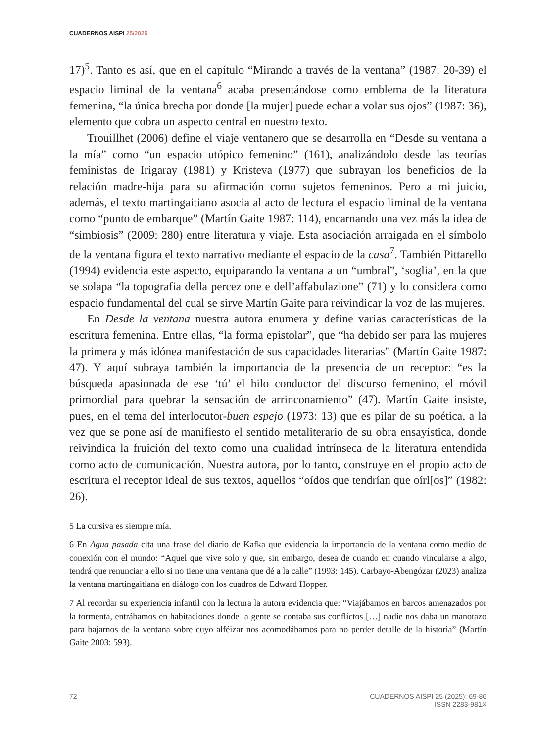CUADERNOS AISPI 25/2025
17)<sup>5</sup>. Tanto es así, que en el capítulo “Mirando a través de la ventana” (1987: 20-39) el espacio liminal de la ventana<sup>6</sup> acaba presentándose como emblema de la literatura femenina, “la única brecha por donde [la mujer] puede echar a volar sus ojos” (1987: 36), elemento que cobra un aspecto central en nuestro texto.
Trouillhet (2006) define el viaje ventanero que se desarrolla en “Desde su ventana a la mía” como “un espacio utópico femenino” (161), analizándolo desde las teorías feministas de Irigaray (1981) y Kristeva (1977) que subrayan los beneficios de la relación madre-hija para su afirmación como sujetos femeninos. Pero a mi juicio, además, el texto martingaitiano asocia al acto de lectura el espacio liminal de la ventana como “punto de embarque” (Martín Gaite 1987: 114), encarnando una vez más la idea de “simbiosis” (2009: 280) entre literatura y viaje. Esta asociación arraigada en el símbolo de la ventana figura el texto narrativo mediante el espacio de la casa<sup>7</sup>. También Pittarello (1994) evidencia este aspecto, equiparando la ventana a un “umbral”, ‘soglia’, en la que se solapa “la topografia della percezione e dell’affabulazione” (71) y lo considera como espacio fundamental del cual se sirve Martín Gaite para reivindicar la voz de las mujeres.
En Desde la ventana nuestra autora enumera y define varias características de la escritura femenina. Entre ellas, “la forma epistolar”, que “ha debido ser para las mujeres la primera y más idónea manifestación de sus capacidades literarias” (Martín Gaite 1987: 47). Y aquí subraya también la importancia de la presencia de un receptor: “es la búsqueda apasionada de ese ‘tú’ el hilo conductor del discurso femenino, el móvil primordial para quebrar la sensación de arrinconamiento” (47). Martín Gaite insiste, pues, en el tema del interlocutor-buen espejo (1973: 13) que es pilar de su poética, a la vez que se pone así de manifiesto el sentido metaliterario de su obra ensayística, donde reivindica la fruición del texto como una cualidad intrínseca de la literatura entendida como acto de comunicación. Nuestra autora, por lo tanto, construye en el propio acto de escritura el receptor ideal de sus textos, aquellos “oídos que tendrían que oírl[os]” (1982: 26).
5 La cursiva es siempre mía.
6 En Agua pasada cita una frase del diario de Kafka que evidencia la importancia de la ventana como medio de conexión con el mundo: “Aquel que vive solo y que, sin embargo, desea de cuando en cuando vincularse a algo, tendrá que renunciar a ello si no tiene una ventana que dé a la calle” (1993: 145). Carbayo-Abengózar (2023) analiza la ventana martingaitiana en diálogo con los cuadros de Edward Hopper.
7 Al recordar su experiencia infantil con la lectura la autora evidencia que: “Viajábamos en barcos amenazados por la tormenta, entrábamos en habitaciones donde la gente se contaba sus conflictos […] nadie nos daba un manotazo para bajarnos de la ventana sobre cuyo alféizar nos acomodábamos para no perder detalle de la historia” (Martín Gaite 2003: 593).
72 CUADERNOS AISPI 25 (2025): 69-86
ISSN 2283-981X